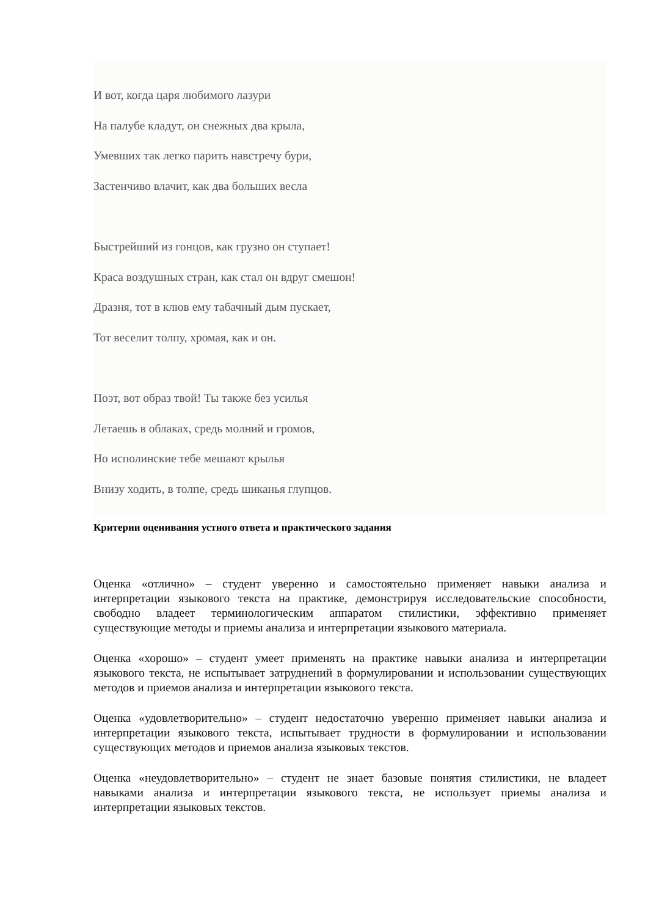И вот, когда царя любимого лазури
На палубе кладут, он снежных два крыла,
Умевших так легко парить навстречу бури,
Застенчиво влачит, как два больших весла
Быстрейший из гонцов, как грузно он ступает!
Краса воздушных стран, как стал он вдруг смешон!
Дразня, тот в клюв ему табачный дым пускает,
Тот веселит толпу, хромая, как и он.
Поэт, вот образ твой! Ты также без усилья
Летаешь в облаках, средь молний и громов,
Но исполинские тебе мешают крылья
Внизу ходить, в толпе, средь шиканья глупцов.
Критерии оценивания устного ответа и практического задания
Оценка «отлично» – студент уверенно и самостоятельно применяет навыки анализа и интерпретации языкового текста на практике, демонстрируя исследовательские способности, свободно владеет терминологическим аппаратом стилистики, эффективно применяет существующие методы и приемы анализа и интерпретации языкового материала.
Оценка «хорошо» – студент умеет применять на практике навыки анализа и интерпретации языкового текста, не испытывает затруднений в формулировании и использовании существующих методов и приемов анализа и интерпретации языкового текста.
Оценка «удовлетворительно» – студент недостаточно уверенно применяет навыки анализа и интерпретации языкового текста, испытывает трудности в формулировании и использовании существующих методов и приемов анализа языковых текстов.
Оценка «неудовлетворительно» – студент не знает базовые понятия стилистики, не владеет навыками анализа и интерпретации языкового текста, не использует приемы анализа и интерпретации языковых текстов.